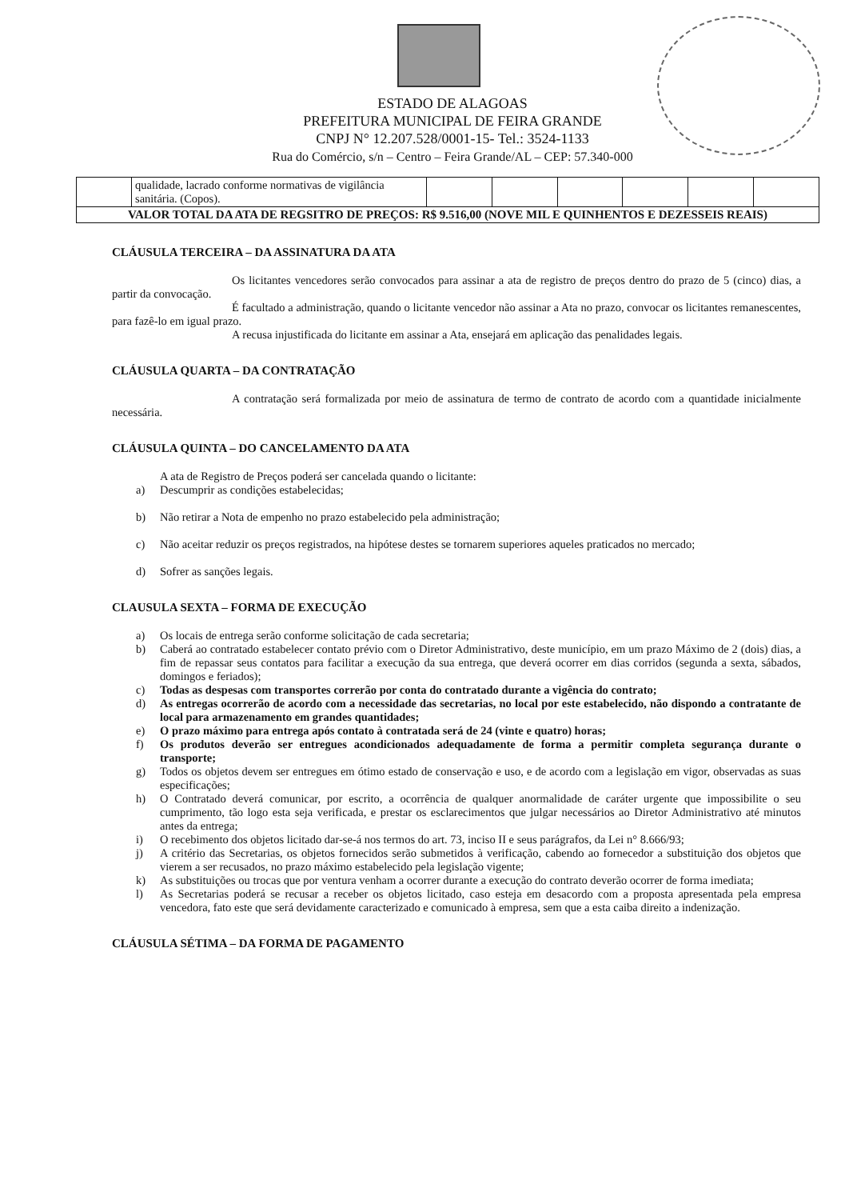ESTADO DE ALAGOAS
PREFEITURA MUNICIPAL DE FEIRA GRANDE
CNPJ N° 12.207.528/0001-15- Tel.: 3524-1133
Rua do Comércio, s/n – Centro – Feira Grande/AL – CEP: 57.340-000
| | qualidade, lacrado conforme normativas de vigilância sanitária. (Copos). | | | | | | |
| VALOR TOTAL DA ATA DE REGSITRO DE PREÇOS: R$ 9.516,00 (NOVE MIL E QUINHENTOS E DEZESSEIS REAIS) | | | | | | | |
CLÁUSULA TERCEIRA – DA ASSINATURA DA ATA
Os licitantes vencedores serão convocados para assinar a ata de registro de preços dentro do prazo de 5 (cinco) dias, a partir da convocação.
É facultado a administração, quando o licitante vencedor não assinar a Ata no prazo, convocar os licitantes remanescentes, para fazê-lo em igual prazo.
A recusa injustificada do licitante em assinar a Ata, ensejará em aplicação das penalidades legais.
CLÁUSULA QUARTA – DA CONTRATAÇÃO
A contratação será formalizada por meio de assinatura de termo de contrato de acordo com a quantidade inicialmente necessária.
CLÁUSULA QUINTA – DO CANCELAMENTO DA ATA
A ata de Registro de Preços poderá ser cancelada quando o licitante:
a) Descumprir as condições estabelecidas;
b) Não retirar a Nota de empenho no prazo estabelecido pela administração;
c) Não aceitar reduzir os preços registrados, na hipótese destes se tornarem superiores aqueles praticados no mercado;
d) Sofrer as sanções legais.
CLAUSULA SEXTA – FORMA DE EXECUÇÃO
a) Os locais de entrega serão conforme solicitação de cada secretaria;
b) Caberá ao contratado estabelecer contato prévio com o Diretor Administrativo, deste município, em um prazo Máximo de 2 (dois) dias, a fim de repassar seus contatos para facilitar a execução da sua entrega, que deverá ocorrer em dias corridos (segunda a sexta, sábados, domingos e feriados);
c) Todas as despesas com transportes correrão por conta do contratado durante a vigência do contrato;
d) As entregas ocorrerão de acordo com a necessidade das secretarias, no local por este estabelecido, não dispondo a contratante de local para armazenamento em grandes quantidades;
e) O prazo máximo para entrega após contato à contratada será de 24 (vinte e quatro) horas;
f) Os produtos deverão ser entregues acondicionados adequadamente de forma a permitir completa segurança durante o transporte;
g) Todos os objetos devem ser entregues em ótimo estado de conservação e uso, e de acordo com a legislação em vigor, observadas as suas especificações;
h) O Contratado deverá comunicar, por escrito, a ocorrência de qualquer anormalidade de caráter urgente que impossibilite o seu cumprimento, tão logo esta seja verificada, e prestar os esclarecimentos que julgar necessários ao Diretor Administrativo até minutos antes da entrega;
i) O recebimento dos objetos licitado dar-se-á nos termos do art. 73, inciso II e seus parágrafos, da Lei n° 8.666/93;
j) A critério das Secretarias, os objetos fornecidos serão submetidos à verificação, cabendo ao fornecedor a substituição dos objetos que vierem a ser recusados, no prazo máximo estabelecido pela legislação vigente;
k) As substituições ou trocas que por ventura venham a ocorrer durante a execução do contrato deverão ocorrer de forma imediata;
l) As Secretarias poderá se recusar a receber os objetos licitado, caso esteja em desacordo com a proposta apresentada pela empresa vencedora, fato este que será devidamente caracterizado e comunicado à empresa, sem que a esta caiba direito a indenização.
CLÁUSULA SÉTIMA – DA FORMA DE PAGAMENTO